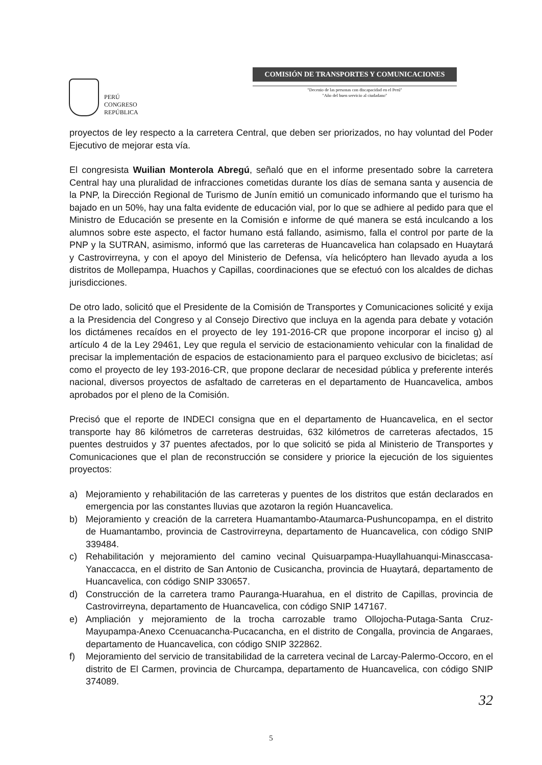PERÚ
CONGRESO
REPÚBLICA
COMISIÓN DE TRANSPORTES Y COMUNICACIONES
"Decenio de las personas con discapacidad en el Perú"
"Año del buen servicio al ciudadano"
proyectos de ley respecto a la carretera Central, que deben ser priorizados, no hay voluntad del Poder Ejecutivo de mejorar esta vía.
El congresista Wuilian Monterola Abregú, señaló que en el informe presentado sobre la carretera Central hay una pluralidad de infracciones cometidas durante los días de semana santa y ausencia de la PNP, la Dirección Regional de Turismo de Junín emitió un comunicado informando que el turismo ha bajado en un 50%, hay una falta evidente de educación vial, por lo que se adhiere al pedido para que el Ministro de Educación se presente en la Comisión e informe de qué manera se está inculcando a los alumnos sobre este aspecto, el factor humano está fallando, asimismo, falla el control por parte de la PNP y la SUTRAN, asimismo, informó que las carreteras de Huancavelica han colapsado en Huaytará y Castrovirreyna, y con el apoyo del Ministerio de Defensa, vía helicóptero han llevado ayuda a los distritos de Mollepampa, Huachos y Capillas, coordinaciones que se efectuó con los alcaldes de dichas jurisdicciones.
De otro lado, solicitó que el Presidente de la Comisión de Transportes y Comunicaciones solicité y exija a la Presidencia del Congreso y al Consejo Directivo que incluya en la agenda para debate y votación los dictámenes recaídos en el proyecto de ley 191-2016-CR que propone incorporar el inciso g) al artículo 4 de la Ley 29461, Ley que regula el servicio de estacionamiento vehicular con la finalidad de precisar la implementación de espacios de estacionamiento para el parqueo exclusivo de bicicletas; así como el proyecto de ley 193-2016-CR, que propone declarar de necesidad pública y preferente interés nacional, diversos proyectos de asfaltado de carreteras en el departamento de Huancavelica, ambos aprobados por el pleno de la Comisión.
Precisó que el reporte de INDECI consigna que en el departamento de Huancavelica, en el sector transporte hay 86 kilómetros de carreteras destruidas, 632 kilómetros de carreteras afectados, 15 puentes destruidos y 37 puentes afectados, por lo que solicitó se pida al Ministerio de Transportes y Comunicaciones que el plan de reconstrucción se considere y priorice la ejecución de los siguientes proyectos:
a) Mejoramiento y rehabilitación de las carreteras y puentes de los distritos que están declarados en emergencia por las constantes lluvias que azotaron la región Huancavelica.
b) Mejoramiento y creación de la carretera Huamantambo-Ataumarca-Pushuncopampa, en el distrito de Huamantambo, provincia de Castrovirreyna, departamento de Huancavelica, con código SNIP 339484.
c) Rehabilitación y mejoramiento del camino vecinal Quisuarpampa-Huayllahuanqui-Minasccasa-Yanaccacca, en el distrito de San Antonio de Cusicancha, provincia de Huaytará, departamento de Huancavelica, con código SNIP 330657.
d) Construcción de la carretera tramo Pauranga-Huarahua, en el distrito de Capillas, provincia de Castrovirreyna, departamento de Huancavelica, con código SNIP 147167.
e) Ampliación y mejoramiento de la trocha carrozable tramo Ollojocha-Putaga-Santa Cruz-Mayupampa-Anexo Ccenuacancha-Pucacancha, en el distrito de Congalla, provincia de Angaraes, departamento de Huancavelica, con código SNIP 322862.
f) Mejoramiento del servicio de transitabilidad de la carretera vecinal de Larcay-Palermo-Occoro, en el distrito de El Carmen, provincia de Churcampa, departamento de Huancavelica, con código SNIP 374089.
32
5